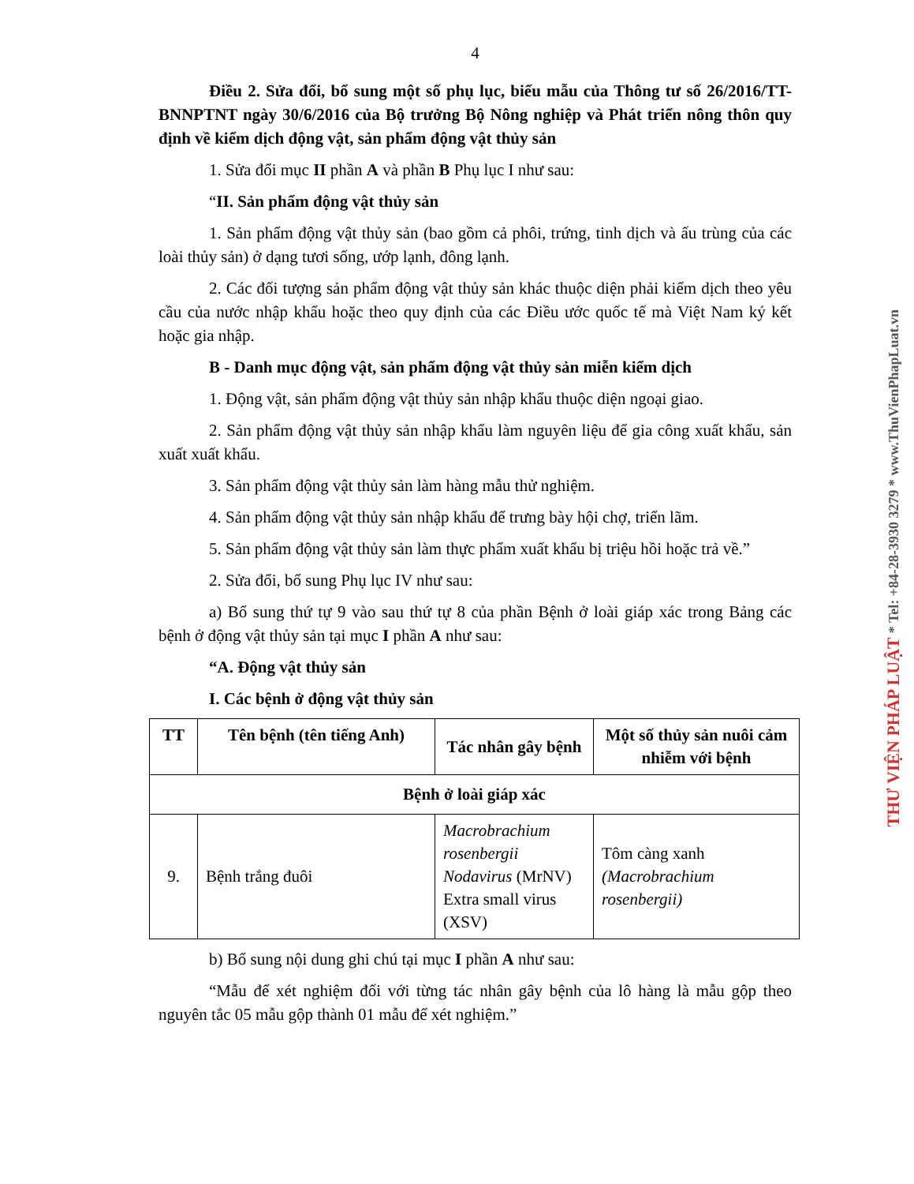4
Điều 2. Sửa đổi, bổ sung một số phụ lục, biểu mẫu của Thông tư số 26/2016/TT-BNNPTNT ngày 30/6/2016 của Bộ trưởng Bộ Nông nghiệp và Phát triển nông thôn quy định về kiểm dịch động vật, sản phẩm động vật thủy sản
1. Sửa đổi mục II phần A và phần B Phụ lục I như sau:
“II. Sản phẩm động vật thủy sản
1. Sản phẩm động vật thủy sản (bao gồm cả phôi, trứng, tinh dịch và ấu trùng của các loài thủy sản) ở dạng tươi sống, ướp lạnh, đông lạnh.
2. Các đối tượng sản phẩm động vật thủy sản khác thuộc diện phải kiểm dịch theo yêu cầu của nước nhập khẩu hoặc theo quy định của các Điều ước quốc tế mà Việt Nam ký kết hoặc gia nhập.
B - Danh mục động vật, sản phẩm động vật thủy sản miễn kiểm dịch
1. Động vật, sản phẩm động vật thủy sản nhập khẩu thuộc diện ngoại giao.
2. Sản phẩm động vật thủy sản nhập khẩu làm nguyên liệu để gia công xuất khẩu, sản xuất xuất khẩu.
3. Sản phẩm động vật thủy sản làm hàng mẫu thử nghiệm.
4. Sản phẩm động vật thủy sản nhập khẩu để trưng bày hội chợ, triển lãm.
5. Sản phẩm động vật thủy sản làm thực phẩm xuất khẩu bị triệu hồi hoặc trả về.”
2. Sửa đổi, bổ sung Phụ lục IV như sau:
a) Bổ sung thứ tự 9 vào sau thứ tự 8 của phần Bệnh ở loài giáp xác trong Bảng các bệnh ở động vật thủy sản tại mục I phần A như sau:
“A. Động vật thủy sản
I. Các bệnh ở động vật thủy sản
| TT | Tên bệnh (tên tiếng Anh) | Tác nhân gây bệnh | Một số thủy sản nuôi cảm nhiễm với bệnh |
| --- | --- | --- | --- |
| Bệnh ở loài giáp xác | | | |
| 9. | Bệnh trắng đuôi | Macrobrachium rosenbergii Nodavirus (MrNV) Extra small virus (XSV) | Tôm càng xanh (Macrobrachium rosenbergii) |
b) Bổ sung nội dung ghi chú tại mục I phần A như sau:
“Mẫu để xét nghiệm đối với từng tác nhân gây bệnh của lô hàng là mẫu gộp theo nguyên tắc 05 mẫu gộp thành 01 mẫu để xét nghiệm.”
THƯ VIỆN PHÁP LUẬT * Tel: +84-28-3930 3279 * www.ThuVienPhapLuat.vn